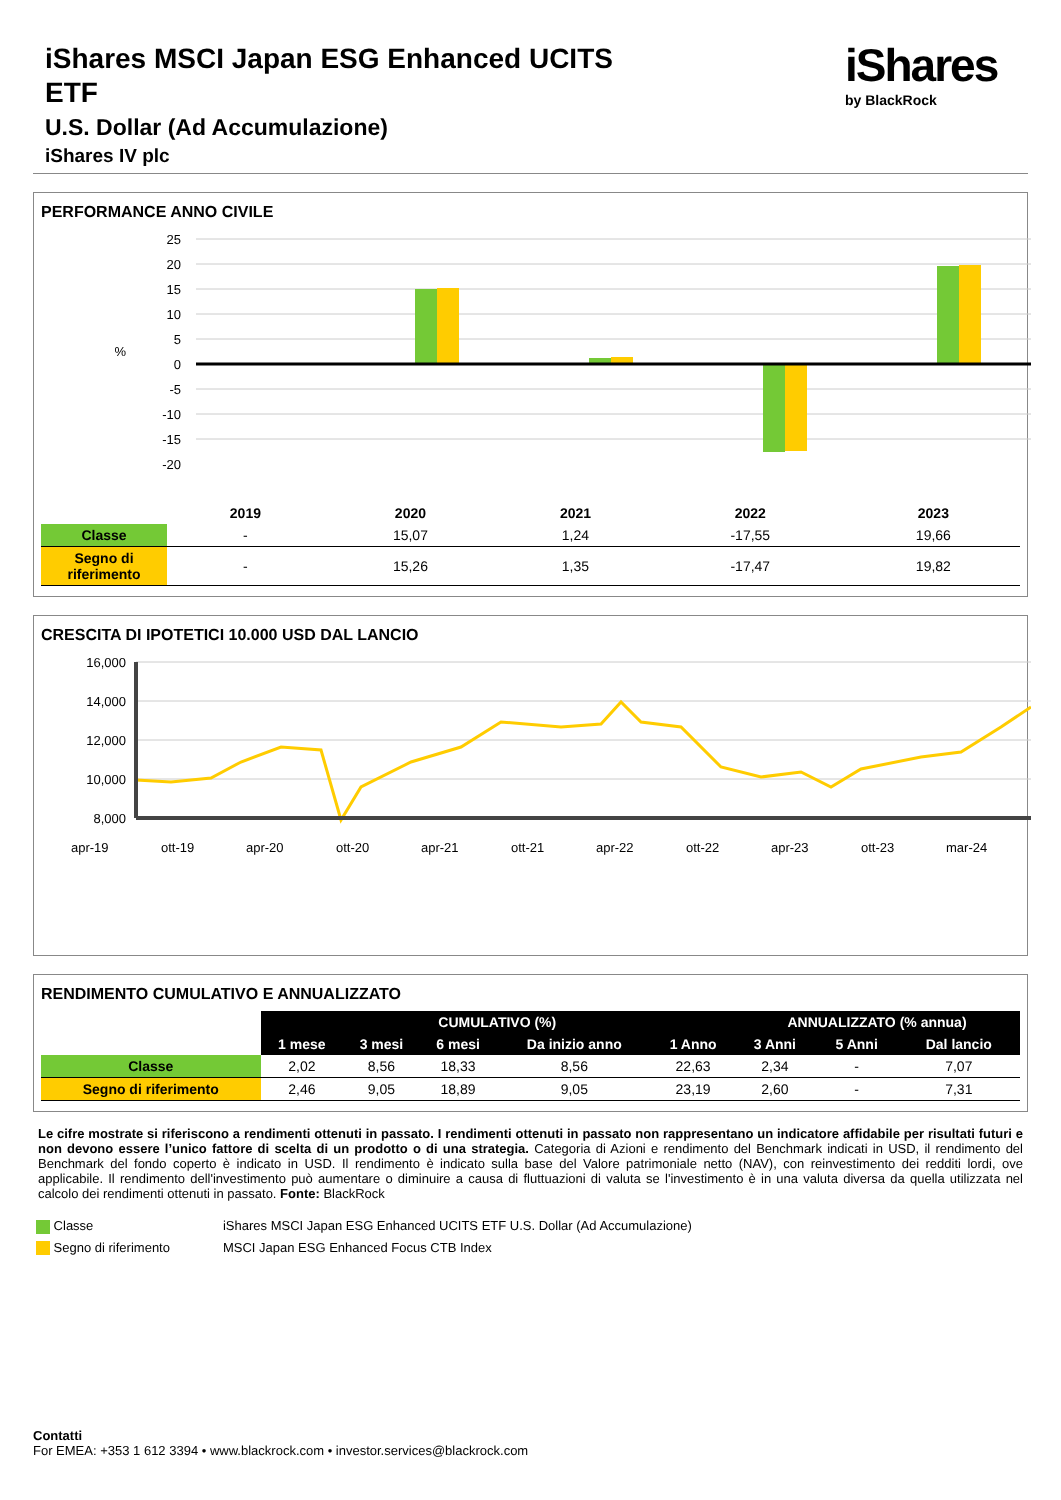iShares
by BlackRock
iShares MSCI Japan ESG Enhanced UCITS ETF
U.S. Dollar (Ad Accumulazione)
iShares IV plc
PERFORMANCE ANNO CIVILE
25
20
15
10
5
0
-5
-10
-15
-20
%
| | 2019 | 2020 | 2021 | 2022 | 2023 |
| --- | --- | --- | --- | --- | --- |
| Classe | - | 15,07 | 1,24 | -17,55 | 19,66 |
| Segno di riferimento | - | 15,26 | 1,35 | -17,47 | 19,82 |
CRESCITA DI IPOTETICI 10.000 USD DAL LANCIO
16,000
14,000
12,000
10,000
8,000
apr-19
ott-19
apr-20
ott-20
apr-21
ott-21
apr-22
ott-22
apr-23
ott-23
mar-24
RENDIMENTO CUMULATIVO E ANNUALIZZATO
| | CUMULATIVO (%) | | | | | ANNUALIZZATO (% annua) | | |
| | 1 mese | 3 mesi | 6 mesi | Da inizio anno | 1 Anno | 3 Anni | 5 Anni | Dal lancio |
| Classe | 2,02 | 8,56 | 18,33 | 8,56 | 22,63 | 2,34 | - | 7,07 |
| Segno di riferimento | 2,46 | 9,05 | 18,89 | 9,05 | 23,19 | 2,60 | - | 7,31 |
Le cifre mostrate si riferiscono a rendimenti ottenuti in passato. I rendimenti ottenuti in passato non rappresentano un indicatore affidabile per risultati futuri e non devono essere l’unico fattore di scelta di un prodotto o di una strategia. Categoria di Azioni e rendimento del Benchmark indicati in USD, il rendimento del Benchmark del fondo coperto è indicato in USD. Il rendimento è indicato sulla base del Valore patrimoniale netto (NAV), con reinvestimento dei redditi lordi, ove applicabile. Il rendimento dell'investimento può aumentare o diminuire a causa di fluttuazioni di valuta se l'investimento è in una valuta diversa da quella utilizzata nel calcolo dei rendimenti ottenuti in passato. Fonte: BlackRock
| Classe | iShares MSCI Japan ESG Enhanced UCITS ETF U.S. Dollar (Ad Accumulazione) |
| Segno di riferimento | MSCI Japan ESG Enhanced Focus CTB Index |
Contatti
For EMEA: +353 1 612 3394 • www.blackrock.com • investor.services@blackrock.com